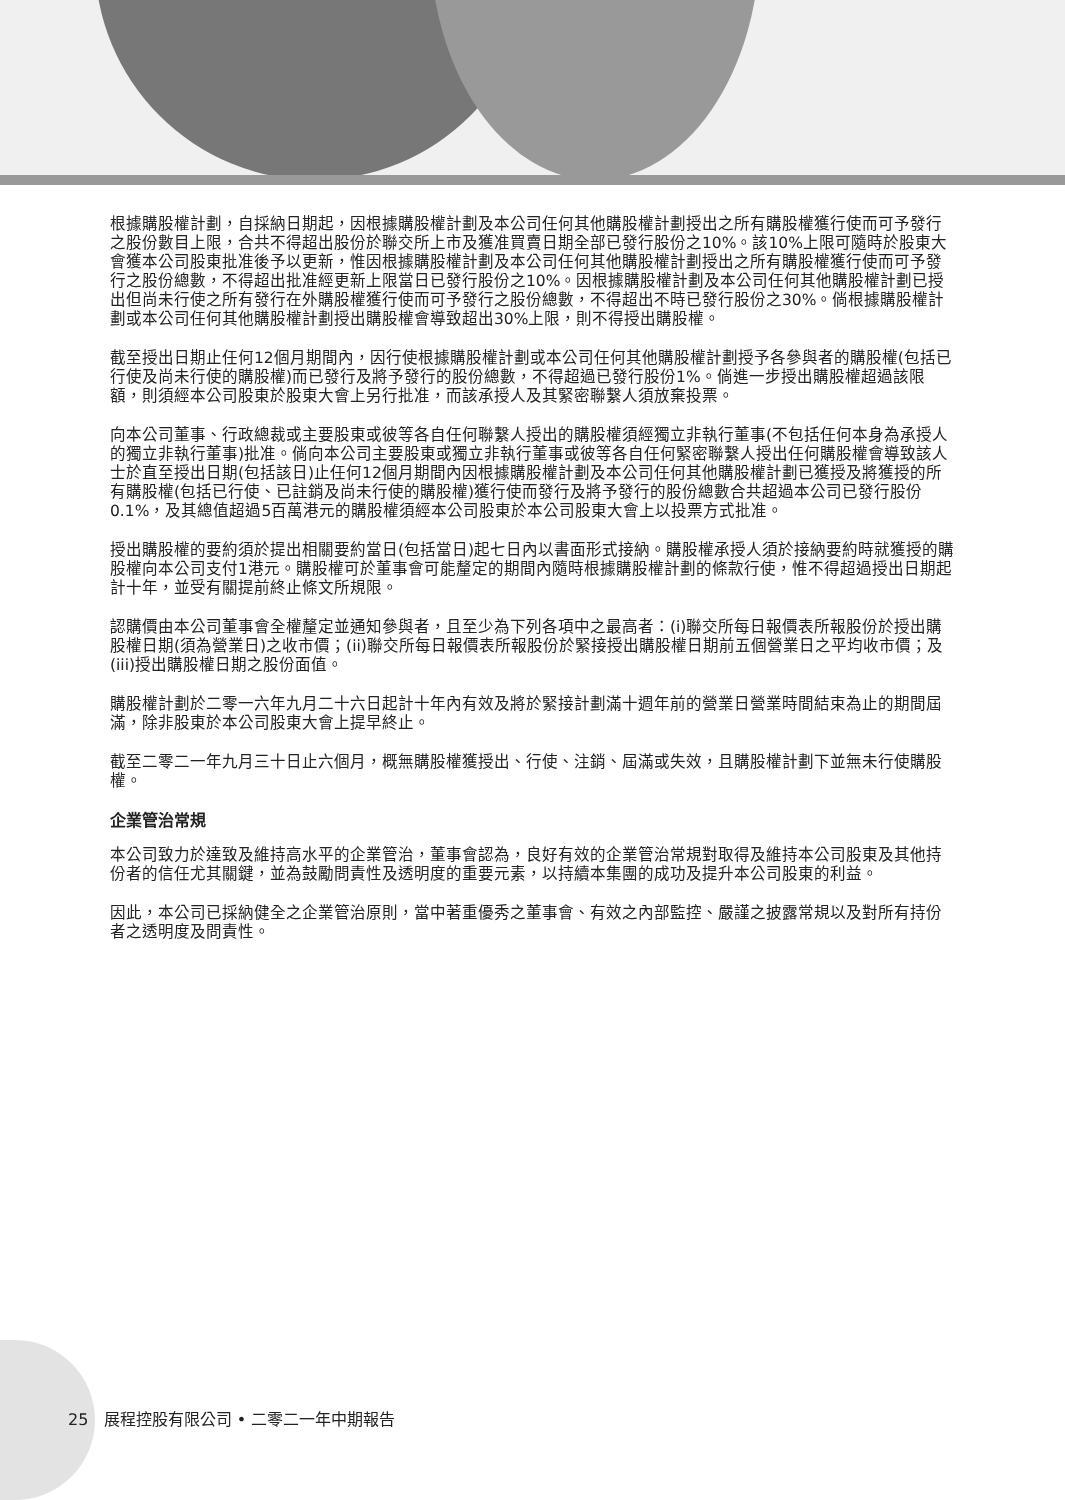根據購股權計劃，自採納日期起，因根據購股權計劃及本公司任何其他購股權計劃授出之所有購股權獲行使而可予發行之股份數目上限，合共不得超出股份於聯交所上市及獲准買賣日期全部已發行股份之10%。該10%上限可隨時於股東大會獲本公司股東批准後予以更新，惟因根據購股權計劃及本公司任何其他購股權計劃授出之所有購股權獲行使而可予發行之股份總數，不得超出批准經更新上限當日已發行股份之10%。因根據購股權計劃及本公司任何其他購股權計劃已授出但尚未行使之所有發行在外購股權獲行使而可予發行之股份總數，不得超出不時已發行股份之30%。倘根據購股權計劃或本公司任何其他購股權計劃授出購股權會導致超出30%上限，則不得授出購股權。
截至授出日期止任何12個月期間內，因行使根據購股權計劃或本公司任何其他購股權計劃授予各參與者的購股權(包括已行使及尚未行使的購股權)而已發行及將予發行的股份總數，不得超過已發行股份1%。倘進一步授出購股權超過該限額，則須經本公司股東於股東大會上另行批准，而該承授人及其緊密聯繫人須放棄投票。
向本公司董事、行政總裁或主要股東或彼等各自任何聯繫人授出的購股權須經獨立非執行董事(不包括任何本身為承授人的獨立非執行董事)批准。倘向本公司主要股東或獨立非執行董事或彼等各自任何緊密聯繫人授出任何購股權會導致該人士於直至授出日期(包括該日)止任何12個月期間內因根據購股權計劃及本公司任何其他購股權計劃已獲授及將獲授的所有購股權(包括已行使、已註銷及尚未行使的購股權)獲行使而發行及將予發行的股份總數合共超過本公司已發行股份0.1%，及其總值超過5百萬港元的購股權須經本公司股東於本公司股東大會上以投票方式批准。
授出購股權的要約須於提出相關要約當日(包括當日)起七日內以書面形式接納。購股權承授人須於接納要約時就獲授的購股權向本公司支付1港元。購股權可於董事會可能釐定的期間內隨時根據購股權計劃的條款行使，惟不得超過授出日期起計十年，並受有關提前終止條文所規限。
認購價由本公司董事會全權釐定並通知參與者，且至少為下列各項中之最高者：(i)聯交所每日報價表所報股份於授出購股權日期(須為營業日)之收市價；(ii)聯交所每日報價表所報股份於緊接授出購股權日期前五個營業日之平均收市價；及(iii)授出購股權日期之股份面值。
購股權計劃於二零一六年九月二十六日起計十年內有效及將於緊接計劃滿十週年前的營業日營業時間結束為止的期間屆滿，除非股東於本公司股東大會上提早終止。
截至二零二一年九月三十日止六個月，概無購股權獲授出、行使、注銷、屆滿或失效，且購股權計劃下並無未行使購股權。
企業管治常規
本公司致力於達致及維持高水平的企業管治，董事會認為，良好有效的企業管治常規對取得及維持本公司股東及其他持份者的信任尤其關鍵，並為鼓勵問責性及透明度的重要元素，以持續本集團的成功及提升本公司股東的利益。
因此，本公司已採納健全之企業管治原則，當中著重優秀之董事會、有效之內部監控、嚴謹之披露常規以及對所有持份者之透明度及問責性。
25 展程控股有限公司 • 二零二一年中期報告